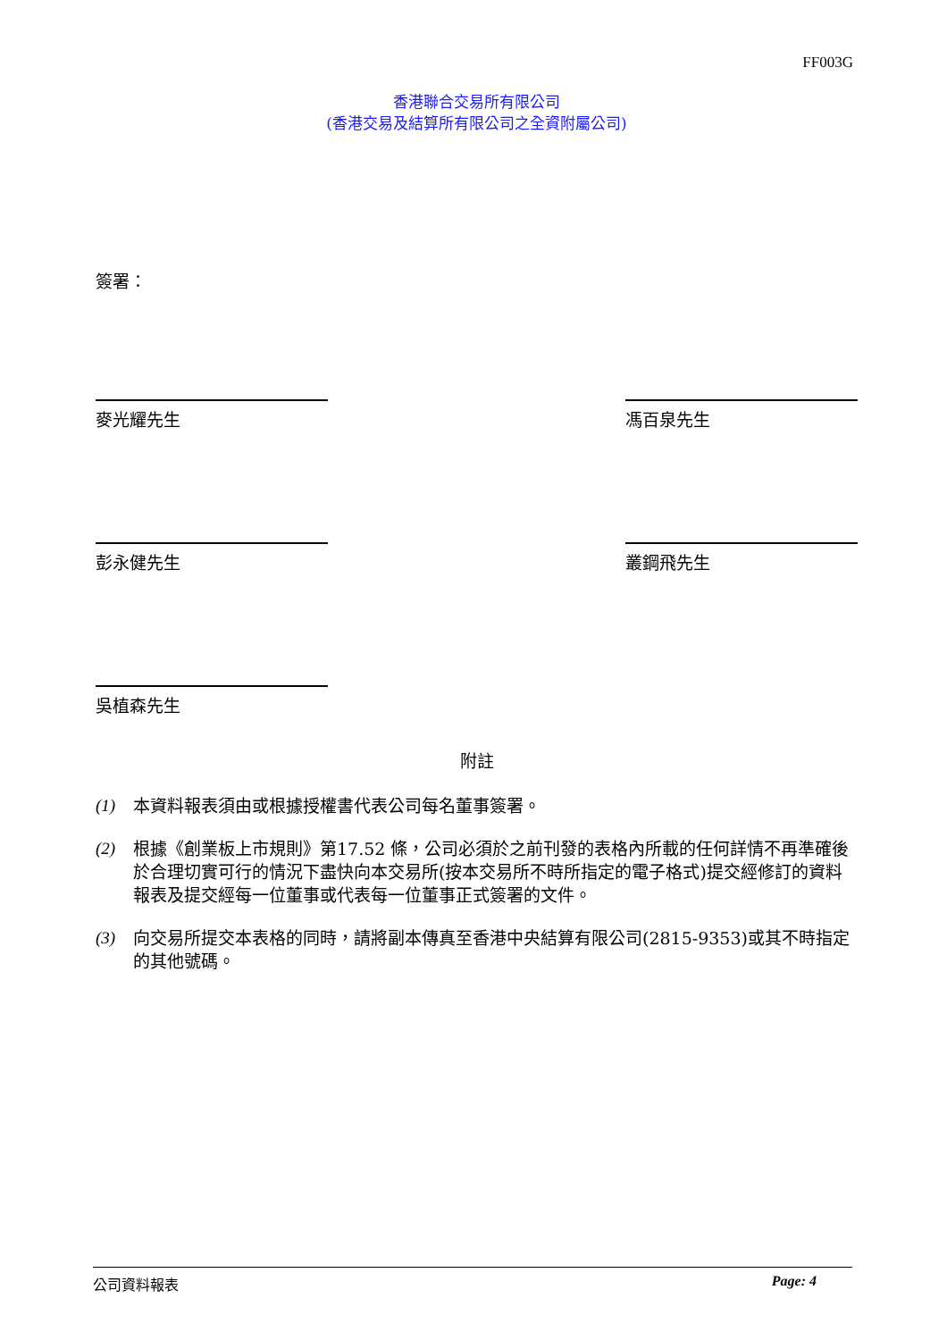FF003G
香港聯合交易所有限公司
(香港交易及結算所有限公司之全資附屬公司)
簽署：
麥光耀先生 馮百泉先生
彭永健先生 叢鋼飛先生
吳植森先生
附註
(1) 本資料報表須由或根據授權書代表公司每名董事簽署。
(2) 根據《創業板上市規則》第17.52 條，公司必須於之前刊發的表格內所載的任何詳情不再準確後於合理切實可行的情況下盡快向本交易所(按本交易所不時所指定的電子格式)提交經修訂的資料報表及提交經每一位董事或代表每一位董事正式簽署的文件。
(3) 向交易所提交本表格的同時，請將副本傳真至香港中央結算有限公司(2815-9353)或其不時指定的其他號碼。
公司資料報表 Page: 4